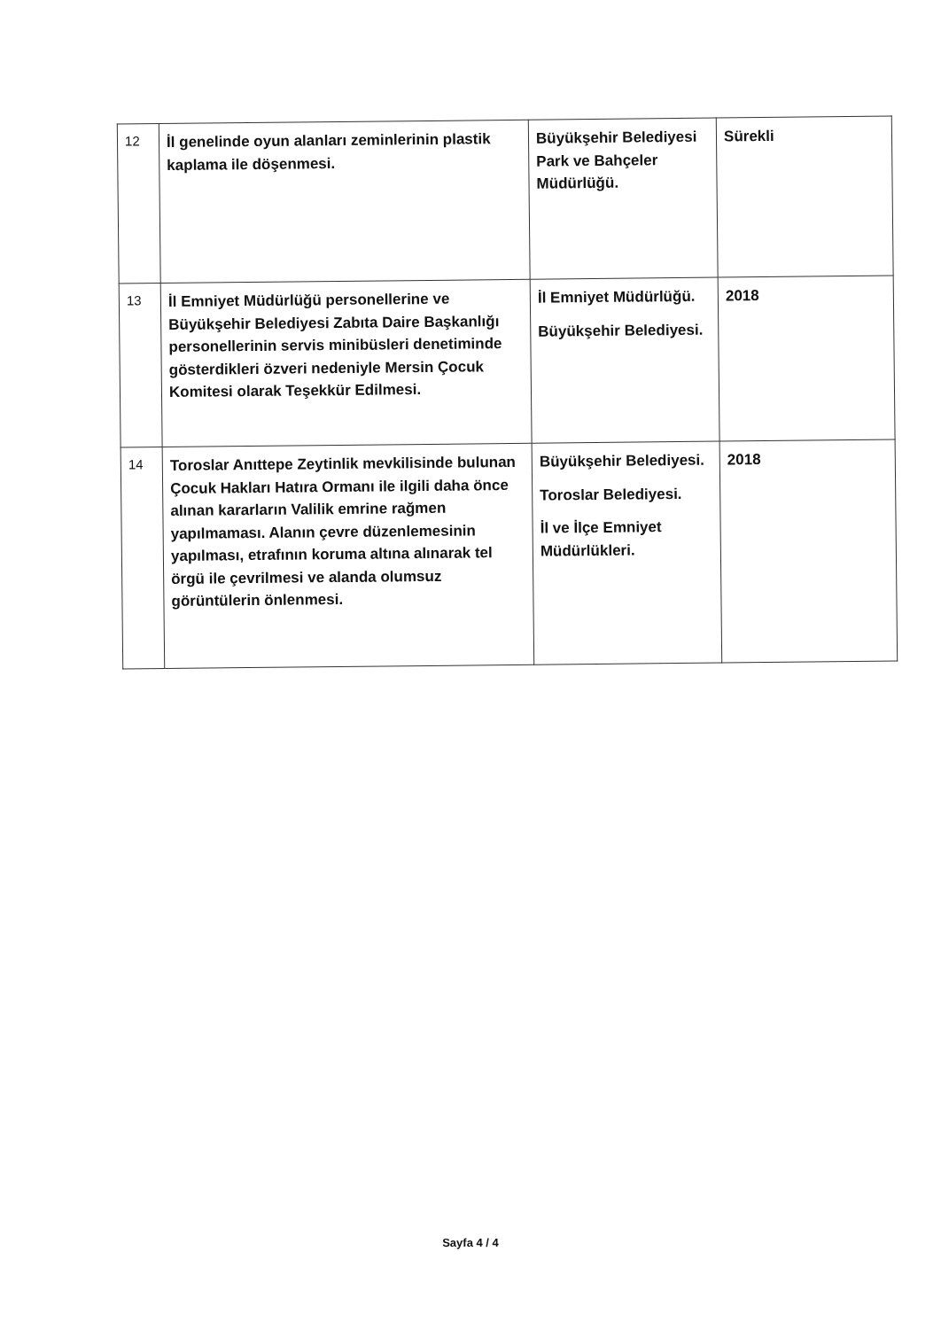| 12 | İl genelinde oyun alanları zeminlerinin plastik kaplama ile döşenmesi. | Büyükşehir Belediyesi Park ve Bahçeler Müdürlüğü. | Sürekli |
| 13 | İl Emniyet Müdürlüğü personellerine ve Büyükşehir Belediyesi Zabıta Daire Başkanlığı personellerinin servis minibüsleri denetiminde gösterdikleri özveri nedeniyle Mersin Çocuk Komitesi olarak Teşekkür Edilmesi. | İl Emniyet Müdürlüğü. Büyükşehir Belediyesi. | 2018 |
| 14 | Toroslar Anıttepe Zeytinlik mevkilisinde bulunan Çocuk Hakları Hatıra Ormanı ile ilgili daha önce alınan kararların Valilik emrine rağmen yapılmaması. Alanın çevre düzenlemesinin yapılması, etrafının koruma altına alınarak tel örgü ile çevrilmesi ve alanda olumsuz görüntülerin önlenmesi. | Büyükşehir Belediyesi. Toroslar Belediyesi. İl ve İlçe Emniyet Müdürlükleri. | 2018 |
Sayfa 4 / 4